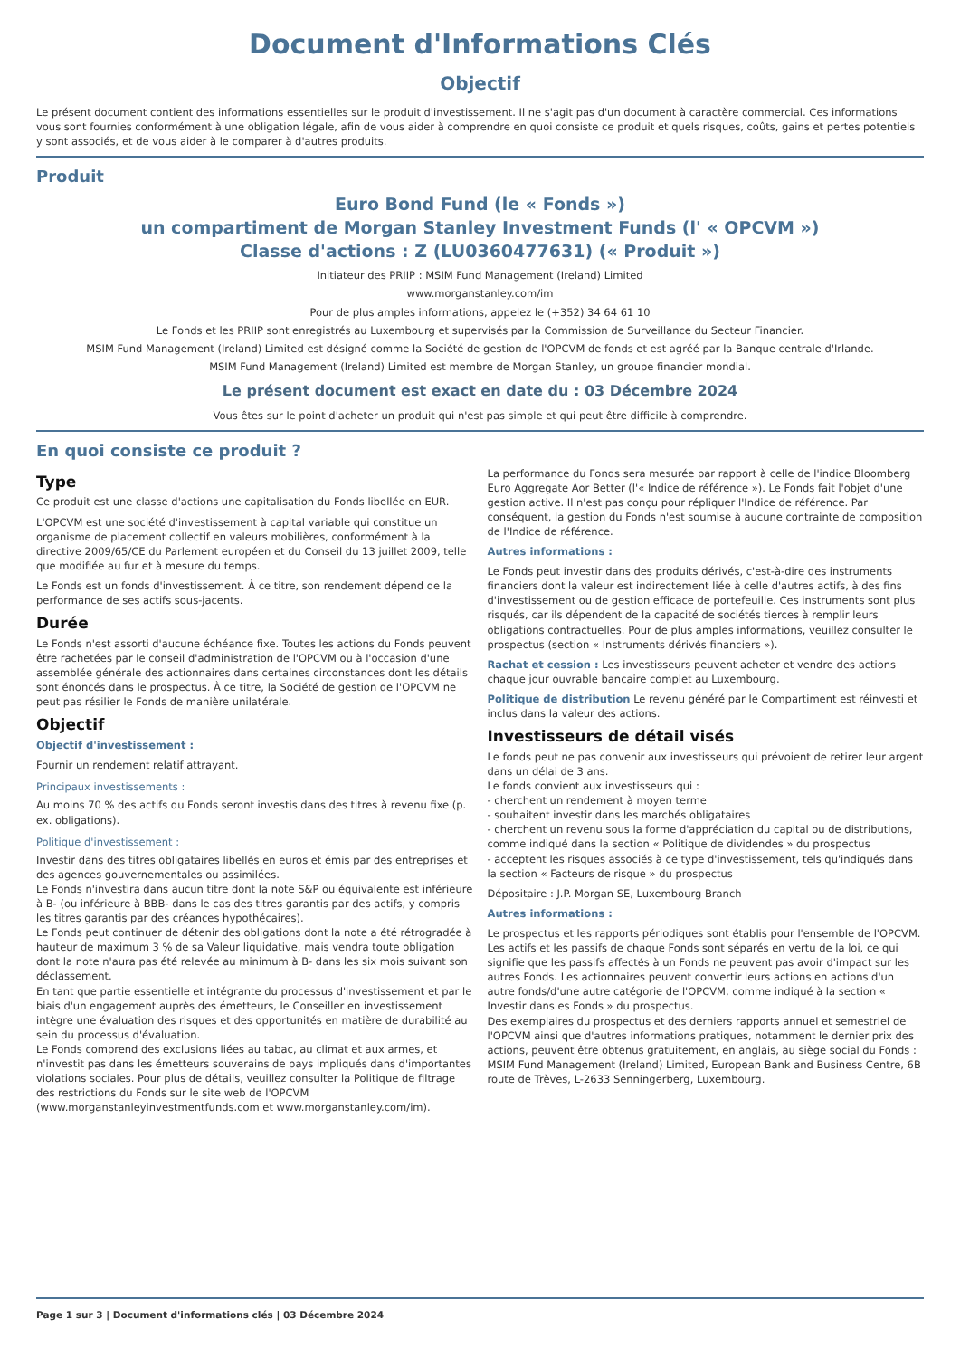Document d'Informations Clés
Objectif
Le présent document contient des informations essentielles sur le produit d'investissement. Il ne s'agit pas d'un document à caractère commercial. Ces informations vous sont fournies conformément à une obligation légale, afin de vous aider à comprendre en quoi consiste ce produit et quels risques, coûts, gains et pertes potentiels y sont associés, et de vous aider à le comparer à d'autres produits.
Produit
Euro Bond Fund (le « Fonds »)
un compartiment de Morgan Stanley Investment Funds (l' « OPCVM »)
Classe d'actions : Z (LU0360477631) (« Produit »)
Initiateur des PRIIP : MSIM Fund Management (Ireland) Limited
www.morganstanley.com/im
Pour de plus amples informations, appelez le (+352) 34 64 61 10
Le Fonds et les PRIIP sont enregistrés au Luxembourg et supervisés par la Commission de Surveillance du Secteur Financier.
MSIM Fund Management (Ireland) Limited est désigné comme la Société de gestion de l'OPCVM de fonds et est agréé par la Banque centrale d'Irlande.
MSIM Fund Management (Ireland) Limited est membre de Morgan Stanley, un groupe financier mondial.
Le présent document est exact en date du : 03 Décembre 2024
Vous êtes sur le point d'acheter un produit qui n'est pas simple et qui peut être difficile à comprendre.
En quoi consiste ce produit ?
Type
Ce produit est une classe d'actions une capitalisation du Fonds libellée en EUR.
L'OPCVM est une société d'investissement à capital variable qui constitue un organisme de placement collectif en valeurs mobilières, conformément à la directive 2009/65/CE du Parlement européen et du Conseil du 13 juillet 2009, telle que modifiée au fur et à mesure du temps.
Le Fonds est un fonds d'investissement. À ce titre, son rendement dépend de la performance de ses actifs sous-jacents.
Durée
Le Fonds n'est assorti d'aucune échéance fixe. Toutes les actions du Fonds peuvent être rachetées par le conseil d'administration de l'OPCVM ou à l'occasion d'une assemblée générale des actionnaires dans certaines circonstances dont les détails sont énoncés dans le prospectus. À ce titre, la Société de gestion de l'OPCVM ne peut pas résilier le Fonds de manière unilatérale.
Objectif
Objectif d'investissement :
Fournir un rendement relatif attrayant.
Principaux investissements :
Au moins 70 % des actifs du Fonds seront investis dans des titres à revenu fixe (p. ex. obligations).
Politique d'investissement :
Investir dans des titres obligataires libellés en euros et émis par des entreprises et des agences gouvernementales ou assimilées.
Le Fonds n'investira dans aucun titre dont la note S&P ou équivalente est inférieure à B- (ou inférieure à BBB- dans le cas des titres garantis par des actifs, y compris les titres garantis par des créances hypothécaires).
Le Fonds peut continuer de détenir des obligations dont la note a été rétrogradée à hauteur de maximum 3 % de sa Valeur liquidative, mais vendra toute obligation dont la note n'aura pas été relevée au minimum à B- dans les six mois suivant son déclassement.
En tant que partie essentielle et intégrante du processus d'investissement et par le biais d'un engagement auprès des émetteurs, le Conseiller en investissement intègre une évaluation des risques et des opportunités en matière de durabilité au sein du processus d'évaluation.
Le Fonds comprend des exclusions liées au tabac, au climat et aux armes, et n'investit pas dans les émetteurs souverains de pays impliqués dans d'importantes violations sociales. Pour plus de détails, veuillez consulter la Politique de filtrage des restrictions du Fonds sur le site web de l'OPCVM (www.morganstanleyinvestmentfunds.com et www.morganstanley.com/im).
La performance du Fonds sera mesurée par rapport à celle de l'indice Bloomberg Euro Aggregate Aor Better (l'« Indice de référence »). Le Fonds fait l'objet d'une gestion active. Il n'est pas conçu pour répliquer l'Indice de référence. Par conséquent, la gestion du Fonds n'est soumise à aucune contrainte de composition de l'Indice de référence.
Autres informations :
Le Fonds peut investir dans des produits dérivés, c'est-à-dire des instruments financiers dont la valeur est indirectement liée à celle d'autres actifs, à des fins d'investissement ou de gestion efficace de portefeuille. Ces instruments sont plus risqués, car ils dépendent de la capacité de sociétés tierces à remplir leurs obligations contractuelles. Pour de plus amples informations, veuillez consulter le prospectus (section « Instruments dérivés financiers »).
Rachat et cession : Les investisseurs peuvent acheter et vendre des actions chaque jour ouvrable bancaire complet au Luxembourg.
Politique de distribution Le revenu généré par le Compartiment est réinvesti et inclus dans la valeur des actions.
Investisseurs de détail visés
Le fonds peut ne pas convenir aux investisseurs qui prévoient de retirer leur argent dans un délai de 3 ans.
Le fonds convient aux investisseurs qui :
- cherchent un rendement à moyen terme
- souhaitent investir dans les marchés obligataires
- cherchent un revenu sous la forme d'appréciation du capital ou de distributions, comme indiqué dans la section « Politique de dividendes » du prospectus
- acceptent les risques associés à ce type d'investissement, tels qu'indiqués dans la section « Facteurs de risque » du prospectus
Dépositaire : J.P. Morgan SE, Luxembourg Branch
Autres informations :
Le prospectus et les rapports périodiques sont établis pour l'ensemble de l'OPCVM. Les actifs et les passifs de chaque Fonds sont séparés en vertu de la loi, ce qui signifie que les passifs affectés à un Fonds ne peuvent pas avoir d'impact sur les autres Fonds. Les actionnaires peuvent convertir leurs actions en actions d'un autre fonds/d'une autre catégorie de l'OPCVM, comme indiqué à la section « Investir dans es Fonds » du prospectus.
Des exemplaires du prospectus et des derniers rapports annuel et semestriel de l'OPCVM ainsi que d'autres informations pratiques, notamment le dernier prix des actions, peuvent être obtenus gratuitement, en anglais, au siège social du Fonds : MSIM Fund Management (Ireland) Limited, European Bank and Business Centre, 6B route de Trèves, L-2633 Senningerberg, Luxembourg.
Page 1 sur 3 | Document d'informations clés | 03 Décembre 2024